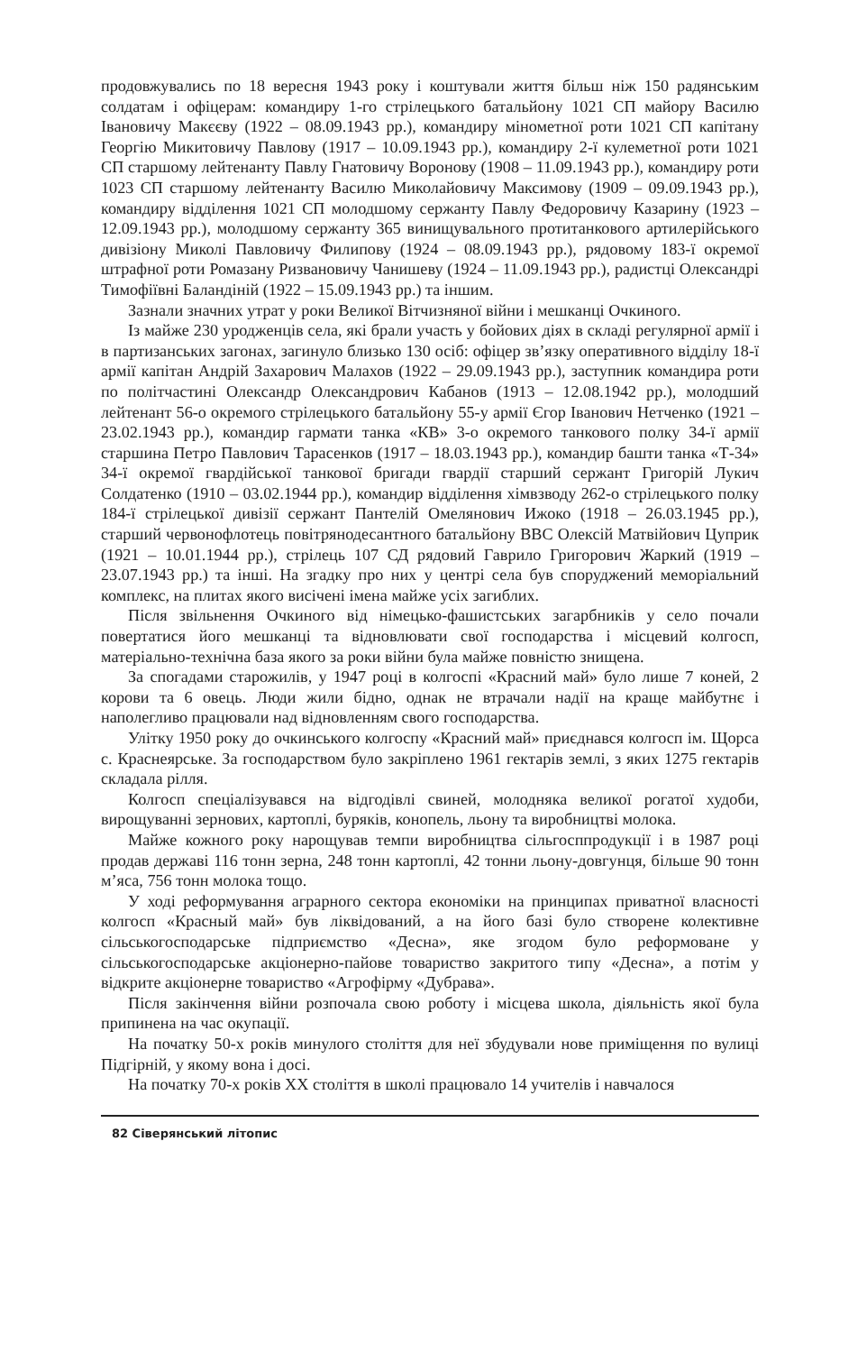продовжувались по 18 вересня 1943 року і коштували життя більш ніж 150 радянським солдатам і офіцерам: командиру 1-го стрілецького батальйону 1021 СП майору Василю Івановичу Макєєву (1922 – 08.09.1943 рр.), командиру мінометної роти 1021 СП капітану Георгію Микитовичу Павлову (1917 – 10.09.1943 рр.), командиру 2-ї кулеметної роти 1021 СП старшому лейтенанту Павлу Гнатовичу Воронову (1908 – 11.09.1943 рр.), командиру роти 1023 СП старшому лейтенанту Василю Миколайовичу Максимову (1909 – 09.09.1943 рр.), командиру відділення 1021 СП молодшому сержанту Павлу Федоровичу Казарину (1923 – 12.09.1943 рр.), молодшому сержанту 365 винищувального протитанкового артилерійського дивізіону Миколі Павловичу Филипову (1924 – 08.09.1943 рр.), рядовому 183-ї окремої штрафної роти Ромазану Ризвановичу Чанишеву (1924 – 11.09.1943 рр.), радистці Олександрі Тимофіївні Баландіній (1922 – 15.09.1943 рр.) та іншим.
Зазнали значних утрат у роки Великої Вітчизняної війни і мешканці Очкиного.
Із майже 230 уродженців села, які брали участь у бойових діях в складі регулярної армії і в партизанських загонах, загинуло близько 130 осіб: офіцер зв’язку оперативного відділу 18-ї армії капітан Андрій Захарович Малахов (1922 – 29.09.1943 рр.), заступник командира роти по політчастині Олександр Олександрович Кабанов (1913 – 12.08.1942 рр.), молодший лейтенант 56-о окремого стрілецького батальйону 55-у армії Єгор Іванович Нетченко (1921 – 23.02.1943 рр.), командир гармати танка «КВ» 3-о окремого танкового полку 34-ї армії старшина Петро Павлович Тарасенков (1917 – 18.03.1943 рр.), командир башти танка «Т-34» 34-ї окремої гвардійської танкової бригади гвардії старший сержант Григорій Лукич Солдатенко (1910 – 03.02.1944 рр.), командир відділення хімвзводу 262-о стрілецького полку 184-ї стрілецької дивізії сержант Пантелій Омелянович Ижоко (1918 – 26.03.1945 рр.), старший червонофлотець повітрянодесантного батальйону ВВС Олексій Матвійович Цуприк (1921 – 10.01.1944 рр.), стрілець 107 СД рядовий Гаврило Григорович Жаркий (1919 – 23.07.1943 рр.) та інші. На згадку про них у центрі села був споруджений меморіальний комплекс, на плитах якого висічені імена майже усіх загиблих.
Після звільнення Очкиного від німецько-фашистських загарбників у село почали повертатися його мешканці та відновлювати свої господарства і місцевий колгосп, матеріально-технічна база якого за роки війни була майже повністю знищена.
За спогадами старожилів, у 1947 році в колгоспі «Красний май» було лише 7 коней, 2 корови та 6 овець. Люди жили бідно, однак не втрачали надії на краще майбутнє і наполегливо працювали над відновленням свого господарства.
Улітку 1950 року до очкинського колгоспу «Красний май» приєднався колгосп ім. Щорса с. Краснеярське. За господарством було закріплено 1961 гектарів землі, з яких 1275 гектарів складала рілля.
Колгосп спеціалізувався на відгодівлі свиней, молодняка великої рогатої худоби, вирощуванні зернових, картоплі, буряків, конопель, льону та виробництві молока.
Майже кожного року нарощував темпи виробництва сільгосппродукції і в 1987 році продав державі 116 тонн зерна, 248 тонн картоплі, 42 тонни льону-довгунця, більше 90 тонн м’яса, 756 тонн молока тощо.
У ході реформування аграрного сектора економіки на принципах приватної власності колгосп «Красный май» був ліквідований, а на його базі було створене колективне сільськогосподарське підприємство «Десна», яке згодом було реформоване у сільськогосподарське акціонерно-пайове товариство закритого типу «Десна», а потім у відкрите акціонерне товариство «Агрофірму «Дубрава».
Після закінчення війни розпочала свою роботу і місцева школа, діяльність якої була припинена на час окупації.
На початку 50-х років минулого століття для неї збудували нове приміщення по вулиці Підгірній, у якому вона і досі.
На початку 70-х років XX століття в школі працювало 14 учителів і навчалося
82 Сіверянський літопис